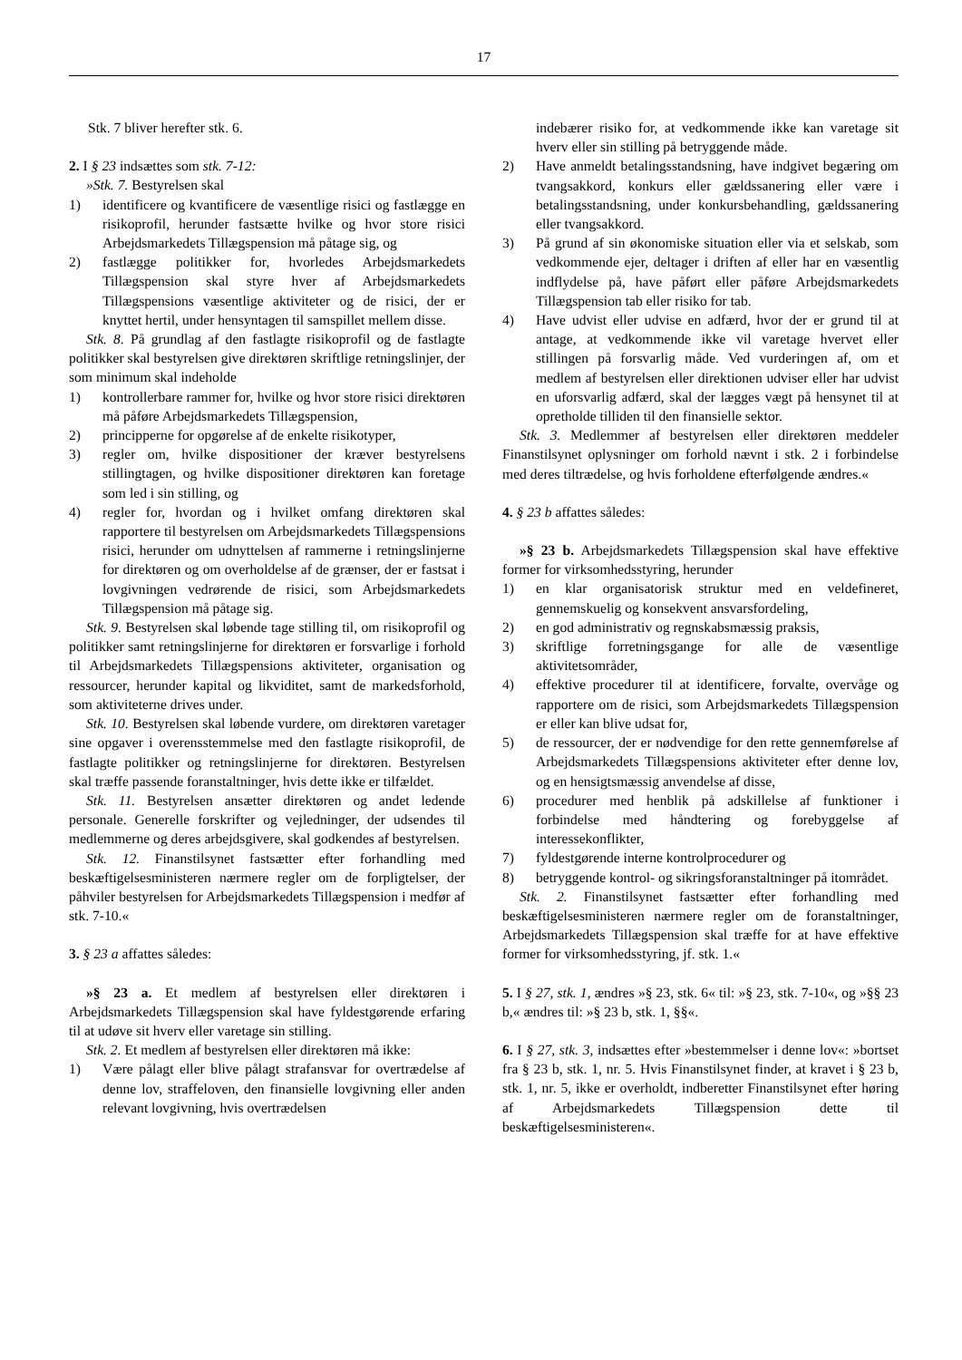17
Stk. 7 bliver herefter stk. 6.
2. I § 23 indsættes som stk. 7-12:
»Stk. 7. Bestyrelsen skal
1) identificere og kvantificere de væsentlige risici og fastlægge en risikoprofil, herunder fastsætte hvilke og hvor store risici Arbejdsmarkedets Tillægspension må påtage sig, og
2) fastlægge politikker for, hvorledes Arbejdsmarkedets Tillægspension skal styre hver af Arbejdsmarkedets Tillægspensions væsentlige aktiviteter og de risici, der er knyttet hertil, under hensyntagen til samspillet mellem disse.
Stk. 8. På grundlag af den fastlagte risikoprofil og de fastlagte politikker skal bestyrelsen give direktøren skriftlige retningslinjer, der som minimum skal indeholde
1) kontrollerbare rammer for, hvilke og hvor store risici direktøren må påføre Arbejdsmarkedets Tillægspension,
2) principperne for opgørelse af de enkelte risikotyper,
3) regler om, hvilke dispositioner der kræver bestyrelsens stillingtagen, og hvilke dispositioner direktøren kan foretage som led i sin stilling, og
4) regler for, hvordan og i hvilket omfang direktøren skal rapportere til bestyrelsen om Arbejdsmarkedets Tillægspensions risici, herunder om udnyttelsen af rammerne i retningslinjerne for direktøren og om overholdelse af de grænser, der er fastsat i lovgivningen vedrørende de risici, som Arbejdsmarkedets Tillægspension må påtage sig.
Stk. 9. Bestyrelsen skal løbende tage stilling til, om risikoprofil og politikker samt retningslinjerne for direktøren er forsvarlige i forhold til Arbejdsmarkedets Tillægspensions aktiviteter, organisation og ressourcer, herunder kapital og likviditet, samt de markedsforhold, som aktiviteterne drives under.
Stk. 10. Bestyrelsen skal løbende vurdere, om direktøren varetager sine opgaver i overensstemmelse med den fastlagte risikoprofil, de fastlagte politikker og retningslinjerne for direktøren. Bestyrelsen skal træffe passende foranstaltninger, hvis dette ikke er tilfældet.
Stk. 11. Bestyrelsen ansætter direktøren og andet ledende personale. Generelle forskrifter og vejledninger, der udsendes til medlemmerne og deres arbejdsgivere, skal godkendes af bestyrelsen.
Stk. 12. Finanstilsynet fastsætter efter forhandling med beskæftigelsesministeren nærmere regler om de forpligtelser, der påhviler bestyrelsen for Arbejdsmarkedets Tillægspension i medfør af stk. 7-10.«
3. § 23 a affattes således:
»§ 23 a. Et medlem af bestyrelsen eller direktøren i Arbejdsmarkedets Tillægspension skal have fyldestgørende erfaring til at udøve sit hverv eller varetage sin stilling.
Stk. 2. Et medlem af bestyrelsen eller direktøren må ikke:
1) Være pålagt eller blive pålagt strafansvar for overtrædelse af denne lov, straffeloven, den finansielle lovgivning eller anden relevant lovgivning, hvis overtrædelsen
indebærer risiko for, at vedkommende ikke kan varetage sit hverv eller sin stilling på betryggende måde.
2) Have anmeldt betalingsstandsning, have indgivet begæring om tvangsakkord, konkurs eller gældssanering eller være i betalingsstandsning, under konkursbehandling, gældssanering eller tvangsakkord.
3) På grund af sin økonomiske situation eller via et selskab, som vedkommende ejer, deltager i driften af eller har en væsentlig indflydelse på, have påført eller påføre Arbejdsmarkedets Tillægspension tab eller risiko for tab.
4) Have udvist eller udvise en adfærd, hvor der er grund til at antage, at vedkommende ikke vil varetage hvervet eller stillingen på forsvarlig måde. Ved vurderingen af, om et medlem af bestyrelsen eller direktionen udviser eller har udvist en uforsvarlig adfærd, skal der lægges vægt på hensynet til at opretholde tilliden til den finansielle sektor.
Stk. 3. Medlemmer af bestyrelsen eller direktøren meddeler Finanstilsynet oplysninger om forhold nævnt i stk. 2 i forbindelse med deres tiltrædelse, og hvis forholdene efterfølgende ændres.«
4. § 23 b affattes således:
»§ 23 b. Arbejdsmarkedets Tillægspension skal have effektive former for virksomhedsstyring, herunder
1) en klar organisatorisk struktur med en veldefineret, gennemskuelig og konsekvent ansvarsfordeling,
2) en god administrativ og regnskabsmæssig praksis,
3) skriftlige forretningsgange for alle de væsentlige aktivitetsområder,
4) effektive procedurer til at identificere, forvalte, overvåge og rapportere om de risici, som Arbejdsmarkedets Tillægspension er eller kan blive udsat for,
5) de ressourcer, der er nødvendige for den rette gennemførelse af Arbejdsmarkedets Tillægspensions aktiviteter efter denne lov, og en hensigtsmæssig anvendelse af disse,
6) procedurer med henblik på adskillelse af funktioner i forbindelse med håndtering og forebyggelse af interessekonflikter,
7) fyldestgørende interne kontrolprocedurer og
8) betryggende kontrol- og sikringsforanstaltninger på itområdet.
Stk. 2. Finanstilsynet fastsætter efter forhandling med beskæftigelsesministeren nærmere regler om de foranstaltninger, Arbejdsmarkedets Tillægspension skal træffe for at have effektive former for virksomhedsstyring, jf. stk. 1.«
5. I § 27, stk. 1, ændres »§ 23, stk. 6« til: »§ 23, stk. 7-10«, og »§§ 23 b,« ændres til: »§ 23 b, stk. 1, §§«.
6. I § 27, stk. 3, indsættes efter »bestemmelser i denne lov«: »bortset fra § 23 b, stk. 1, nr. 5. Hvis Finanstilsynet finder, at kravet i § 23 b, stk. 1, nr. 5, ikke er overholdt, indberetter Finanstilsynet efter høring af Arbejdsmarkedets Tillægspension dette til beskæftigelsesministeren«.